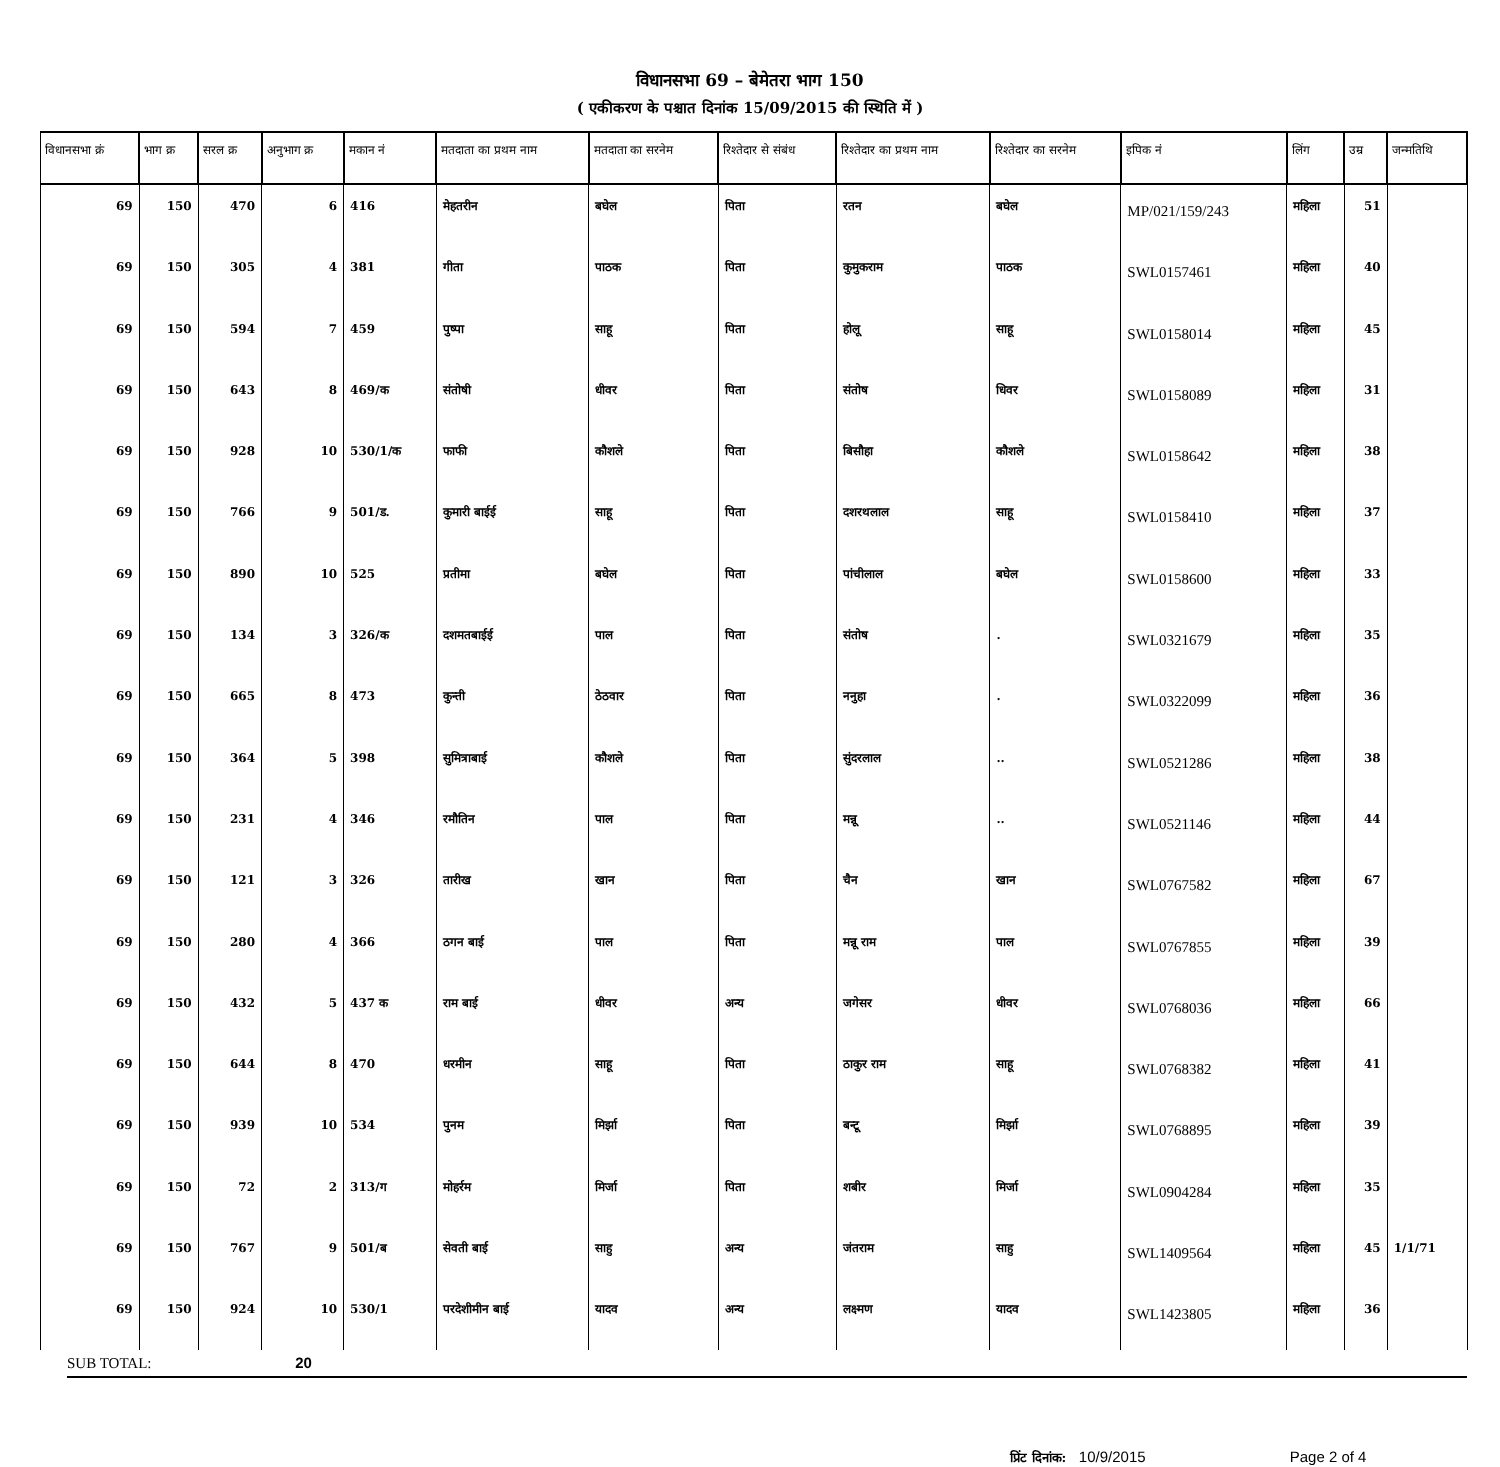विधानसभा 69 – बेमेतरा भाग 150
( एकीकरण के पश्चात दिनांक 15/09/2015 की स्थिति में )
| विधानसभा क्रं | भाग क्र | सरल क्र | अनुभाग क्र | मकान नं | मतदाता का प्रथम नाम | मतदाता का सरनेम | रिश्तेदार से संबंध | रिश्तेदार का प्रथम नाम | रिश्तेदार का सरनेम | इपिक नं | लिंग | उम्र | जन्मतिथि |
| --- | --- | --- | --- | --- | --- | --- | --- | --- | --- | --- | --- | --- | --- |
| 69 | 150 | 470 | 6 | 416 | मेहतरीन | बघेल | पिता | रतन | बघेल | MP/021/159/243 | महिला | 51 | |
| 69 | 150 | 305 | 4 | 381 | गीता | पाठक | पिता | कुमुकराम | पाठक | SWL0157461 | महिला | 40 | |
| 69 | 150 | 594 | 7 | 459 | पुष्पा | साहू | पिता | होलू | साहू | SWL0158014 | महिला | 45 | |
| 69 | 150 | 643 | 8 | 469/क | संतोषी | धीवर | पिता | संतोष | धिवर | SWL0158089 | महिला | 31 | |
| 69 | 150 | 928 | 10 | 530/1/क | फाफी | कौशले | पिता | बिसौहा | कौशले | SWL0158642 | महिला | 38 | |
| 69 | 150 | 766 | 9 | 501/ड. | कुमारी बाईई | साहू | पिता | दशरथलाल | साहू | SWL0158410 | महिला | 37 | |
| 69 | 150 | 890 | 10 | 525 | प्रतीमा | बघेल | पिता | पांचीलाल | बघेल | SWL0158600 | महिला | 33 | |
| 69 | 150 | 134 | 3 | 326/क | दशमतबाईई | पाल | पिता | संतोष | . | SWL0321679 | महिला | 35 | |
| 69 | 150 | 665 | 8 | 473 | कुन्ती | ठेठवार | पिता | ननुहा | . | SWL0322099 | महिला | 36 | |
| 69 | 150 | 364 | 5 | 398 | सुमित्राबाई | कौशले | पिता | सुंदरलाल | .. | SWL0521286 | महिला | 38 | |
| 69 | 150 | 231 | 4 | 346 | रमौतिन | पाल | पिता | मन्नू | .. | SWL0521146 | महिला | 44 | |
| 69 | 150 | 121 | 3 | 326 | तारीख | खान | पिता | चैन | खान | SWL0767582 | महिला | 67 | |
| 69 | 150 | 280 | 4 | 366 | ठगन बाई | पाल | पिता | मन्नू राम | पाल | SWL0767855 | महिला | 39 | |
| 69 | 150 | 432 | 5 | 437 क | राम बाई | धीवर | अन्य | जगेसर | धीवर | SWL0768036 | महिला | 66 | |
| 69 | 150 | 644 | 8 | 470 | धरमीन | साहू | पिता | ठाकुर राम | साहू | SWL0768382 | महिला | 41 | |
| 69 | 150 | 939 | 10 | 534 | पुनम | मिर्झा | पिता | बन्टू | मिर्झा | SWL0768895 | महिला | 39 | |
| 69 | 150 | 72 | 2 | 313/ग | मोहर्रम | मिर्जा | पिता | शबीर | मिर्जा | SWL0904284 | महिला | 35 | |
| 69 | 150 | 767 | 9 | 501/ब | सेवती बाई | साहु | अन्य | जंतराम | साहु | SWL1409564 | महिला | 45 | 1/1/71 |
| 69 | 150 | 924 | 10 | 530/1 | परदेशीमीन बाई | यादव | अन्य | लक्ष्मण | यादव | SWL1423805 | महिला | 36 | |
SUB TOTAL: 20
प्रिंट दिनांक: 10/9/2015 Page 2 of 4